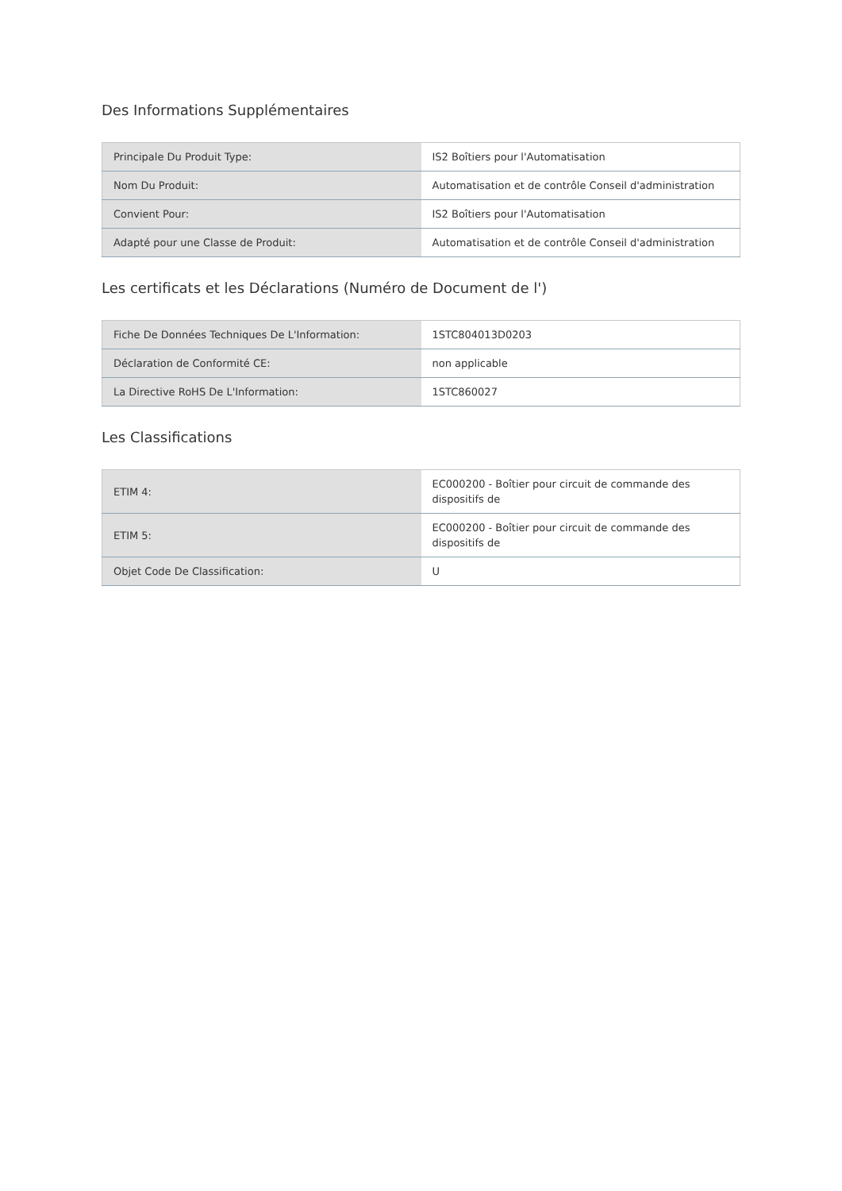Des Informations Supplémentaires
| Principale Du Produit Type: | IS2 Boîtiers pour l'Automatisation |
| Nom Du Produit: | Automatisation et de contrôle Conseil d'administration |
| Convient Pour: | IS2 Boîtiers pour l'Automatisation |
| Adapté pour une Classe de Produit: | Automatisation et de contrôle Conseil d'administration |
Les certificats et les Déclarations (Numéro de Document de l')
| Fiche De Données Techniques De L'Information: | 1STC804013D0203 |
| Déclaration de Conformité CE: | non applicable |
| La Directive RoHS De L'Information: | 1STC860027 |
Les Classifications
| ETIM 4: | EC000200 - Boîtier pour circuit de commande des dispositifs de |
| ETIM 5: | EC000200 - Boîtier pour circuit de commande des dispositifs de |
| Objet Code De Classification: | U |